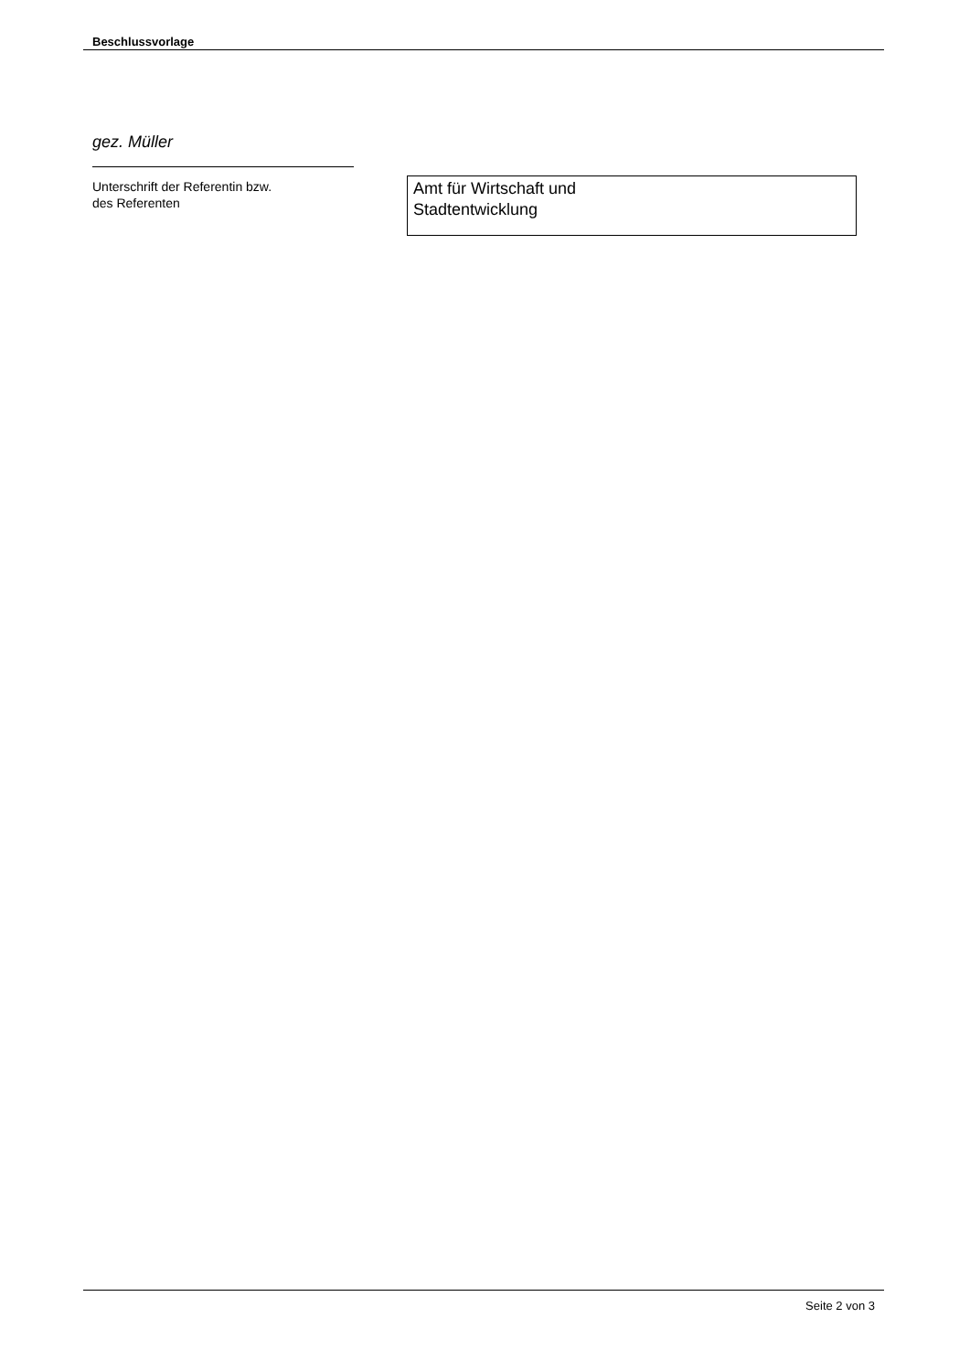Beschlussvorlage
gez. Müller
Unterschrift der Referentin bzw.
des Referenten
Amt für Wirtschaft und
Stadtentwicklung
Seite 2 von 3